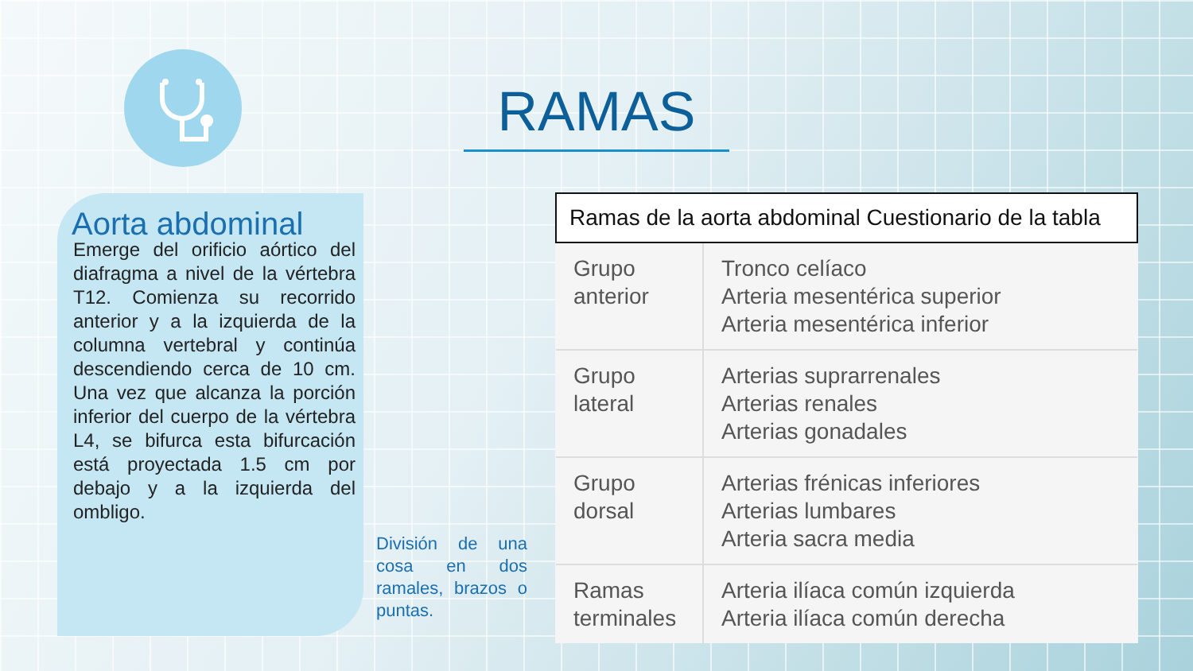RAMAS
Aorta abdominal
Emerge del orificio aórtico del diafragma a nivel de la vértebra T12. Comienza su recorrido anterior y a la izquierda de la columna vertebral y continúa descendiendo cerca de 10 cm. Una vez que alcanza la porción inferior del cuerpo de la vértebra L4, se bifurca esta bifurcación está proyectada 1.5 cm por debajo y a la izquierda del ombligo.
División de una cosa en dos ramales, brazos o puntas.
| Ramas de la aorta abdominal Cuestionario de la tabla | |
| --- | --- |
| Grupo anterior | Tronco celíaco Arteria mesentérica superior Arteria mesentérica inferior |
| Grupo lateral | Arterias suprarrenales Arterias renales Arterias gonadales |
| Grupo dorsal | Arterias frénicas inferiores Arterias lumbares Arteria sacra media |
| Ramas terminales | Arteria ilíaca común izquierda Arteria ilíaca común derecha |